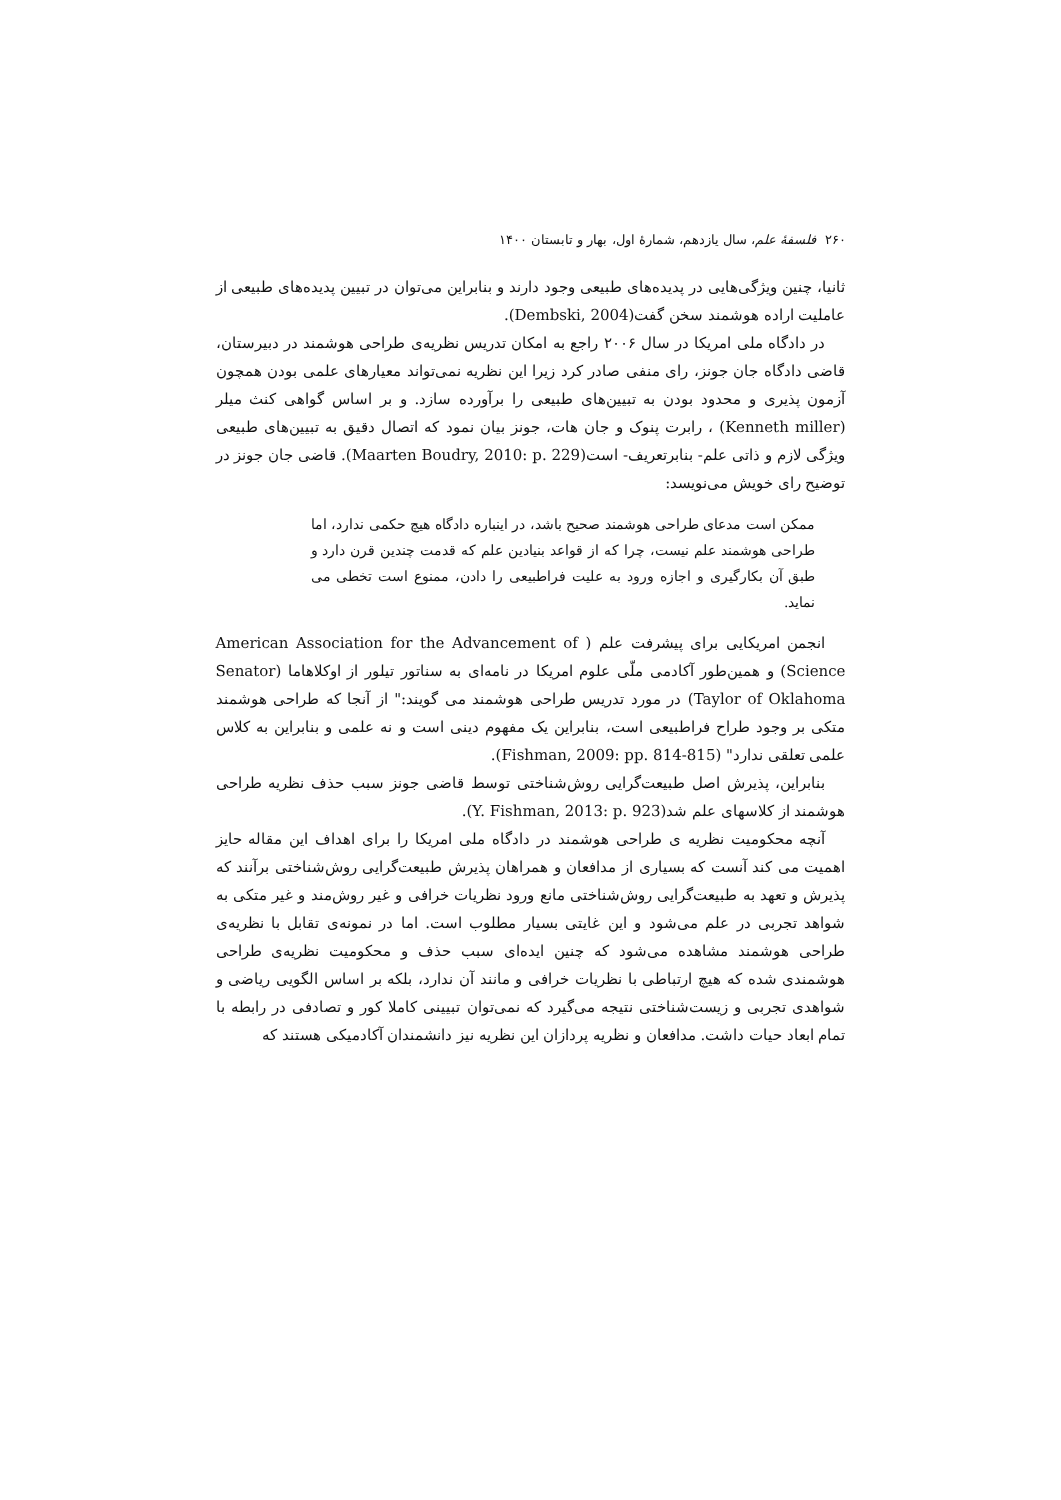۲۶۰ فلسفهٔ علم، سال یازدهم، شمارهٔ اول، بهار و تابستان ۱۴۰۰
ثانیا، چنین ویژگی‌هایی در پدیده‌های طبیعی وجود دارند و بنابراین می‌توان در تبیین پدیده‌های طبیعی از عاملیت اراده هوشمند سخن گفت(Dembski, 2004).
در دادگاه ملی امریکا در سال ۲۰۰۶ راجع به امکان تدریس نظریه‌ی طراحی هوشمند در دبیرستان، قاضی دادگاه جان جونز، رای منفی صادر کرد زیرا این نظریه نمی‌تواند معیارهای علمی بودن همچون آزمون پذیری و محدود بودن به تبیین‌های طبیعی را برآورده سازد. و بر اساس گواهی کنث میلر (Kenneth miller) ، رابرت پنوک و جان هات، جونز بیان نمود که اتصال دقیق به تبیین‌های طبیعی ویژگی لازم و ذاتی علم- بنابرتعریف- است(Maarten Boudry, 2010: p. 229). قاضی جان جونز در توضیح رای خویش می‌نویسد:
ممکن است مدعای طراحی هوشمند صحیح باشد، در اینباره دادگاه هیچ حکمی ندارد، اما طراحی هوشمند علم نیست، چرا که از قواعد بنیادین علم که قدمت چندین قرن دارد و طبق آن بکارگیری و اجازه ورود به علیت فراطبیعی را دادن، ممنوع است تخطی می نماید.
انجمن امریکایی برای پیشرفت علم ( American Association for the Advancement of Science) و همین‌طور آکادمی ملّی علوم امریکا در نامه‌ای به سناتور تیلور از اوکلاهاما (Senator Taylor of Oklahoma) در مورد تدریس طراحی هوشمند می گویند:" از آنجا که طراحی هوشمند متکی بر وجود طراح فراطبیعی است، بنابراین یک مفهوم دینی است و نه علمی و بنابراین به کلاس علمی تعلقی ندارد" (Fishman, 2009: pp. 814-815).
بنابراین، پذیرش اصل طبیعت‌گرایی روش‌شناختی توسط قاضی جونز سبب حذف نظریه طراحی هوشمند از کلاسهای علم شد(Y. Fishman, 2013: p. 923).
آنچه محکومیت نظریه ی طراحی هوشمند در دادگاه ملی امریکا را برای اهداف این مقاله حایز اهمیت می کند آنست که بسیاری از مدافعان و همراهان پذیرش طبیعت‌گرایی روش‌شناختی برآنند که پذیرش و تعهد به طبیعت‌گرایی روش‌شناختی مانع ورود نظریات خرافی و غیر روش‌مند و غیر متکی به شواهد تجربی در علم می‌شود و این غایتی بسیار مطلوب است. اما در نمونه‌ی تقابل با نظریه‌ی طراحی هوشمند مشاهده می‌شود که چنین ایده‌ای سبب حذف و محکومیت نظریه‌ی طراحی هوشمندی شده که هیچ ارتباطی با نظریات خرافی و مانند آن ندارد، بلکه بر اساس الگویی ریاضی و شواهدی تجربی و زیست‌شناختی نتیجه می‌گیرد که نمی‌توان تبیینی کاملا کور و تصادفی در رابطه با تمام ابعاد حیات داشت. مدافعان و نظریه پردازان این نظریه نیز دانشمندان آکادمیکی هستند که